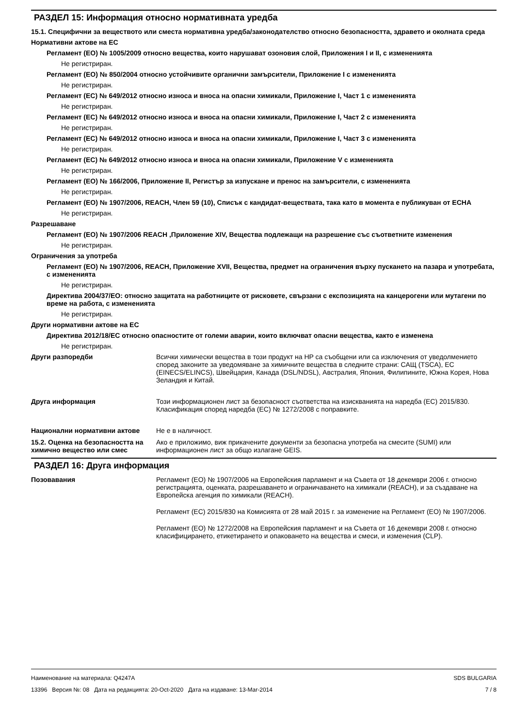РАЗДЕЛ 15: Информация относно нормативната уредба
15.1. Специфични за веществото или сместа нормативна уредба/законодателство относно безопасността, здравето и околната среда
Нормативни актове на ЕС
Регламент (ЕО) № 1005/2009 относно вещества, които нарушават озоновия слой, Приложения I и II, с измененията
Не регистриран.
Регламент (ЕО) № 850/2004 относно устойчивите органични замърсители, Приложение I с измененията
Не регистриран.
Регламент (ЕС) № 649/2012 относно износа и вноса на опасни химикали, Приложение I, Част 1 с измененията
Не регистриран.
Регламент (ЕС) № 649/2012 относно износа и вноса на опасни химикали, Приложение I, Част 2 с измененията
Не регистриран.
Регламент (ЕС) № 649/2012 относно износа и вноса на опасни химикали, Приложение I, Част 3 с измененията
Не регистриран.
Регламент (ЕС) № 649/2012 относно износа и вноса на опасни химикали, Приложение V с измененията
Не регистриран.
Регламент (ЕО) № 166/2006, Приложение II, Регистър за изпускане и пренос на замърсители, с измененията
Не регистриран.
Регламент (ЕО) № 1907/2006, REACH, Член 59 (10), Списък с кандидат-веществата, така като в момента е публикуван от ECHA
Не регистриран.
Разрешаване
Регламент (ЕО) № 1907/2006 REACH ,Приложение XIV, Вещества подлежащи на разрешение със съответните изменения
Не регистриран.
Ограничения за употреба
Регламент (ЕО) № 1907/2006, REACH, Приложение XVII, Вещества, предмет на ограничения върху пускането на пазара и употребата, с измененията
Не регистриран.
Директива 2004/37/ЕО: относно защитата на работниците от рисковете, свързани с експозицията на канцерогени или мутагени по време на работа, с измененията
Не регистриран.
Други нормативни актове на ЕС
Директива 2012/18/ЕС относно опасностите от големи аварии, които включват опасни вещества, както е изменена
Не регистриран.
Други разпоредби Всички химически вещества в този продукт на HP са съобщени или са изключения от уведолмението според законите за уведомяване за химичните вещества в следните страни: САЩ (TSCA), ЕС (EINECS/ELINCS), Швейцария, Канада (DSL/NDSL), Австралия, Япония, Филипините, Южна Корея, Нова Зеландия и Китай.
Друга информация Този информационен лист за безопасност съответства на изискванията на наредба (ЕС) 2015/830. Класификация според наредба (ЕС) № 1272/2008 с поправките.
Национални нормативни актове Не е в наличност.
15.2. Оценка на безопасността на химично вещество или смес
Ако е приложимо, виж прикачените документи за безопасна употреба на смесите (SUMI) или информационен лист за общо излагане GEIS.
РАЗДЕЛ 16: Друга информация
Позовавания Регламент (ЕО) № 1907/2006 на Европейския парламент и на Съвета от 18 декември 2006 г. относно регистрацията, оценката, разрешаването и ограничаването на химикали (REACH), и за създаване на Европейска агенция по химикали (REACH).
Регламент (ЕС) 2015/830 на Комисията от 28 май 2015 г. за изменение на Регламент (ЕО) № 1907/2006.
Регламент (ЕО) № 1272/2008 на Европейския парламент и на Съвета от 16 декември 2008 г. относно класифицирането, етикетирането и опаковането на вещества и смеси, и изменения (CLP).
Наименование на материала: Q4247A
13396 Версия №: 08 Дата на редакцията: 20-Oct-2020 Дата на издаване: 13-Mar-2014
SDS BULGARIA
7 / 8